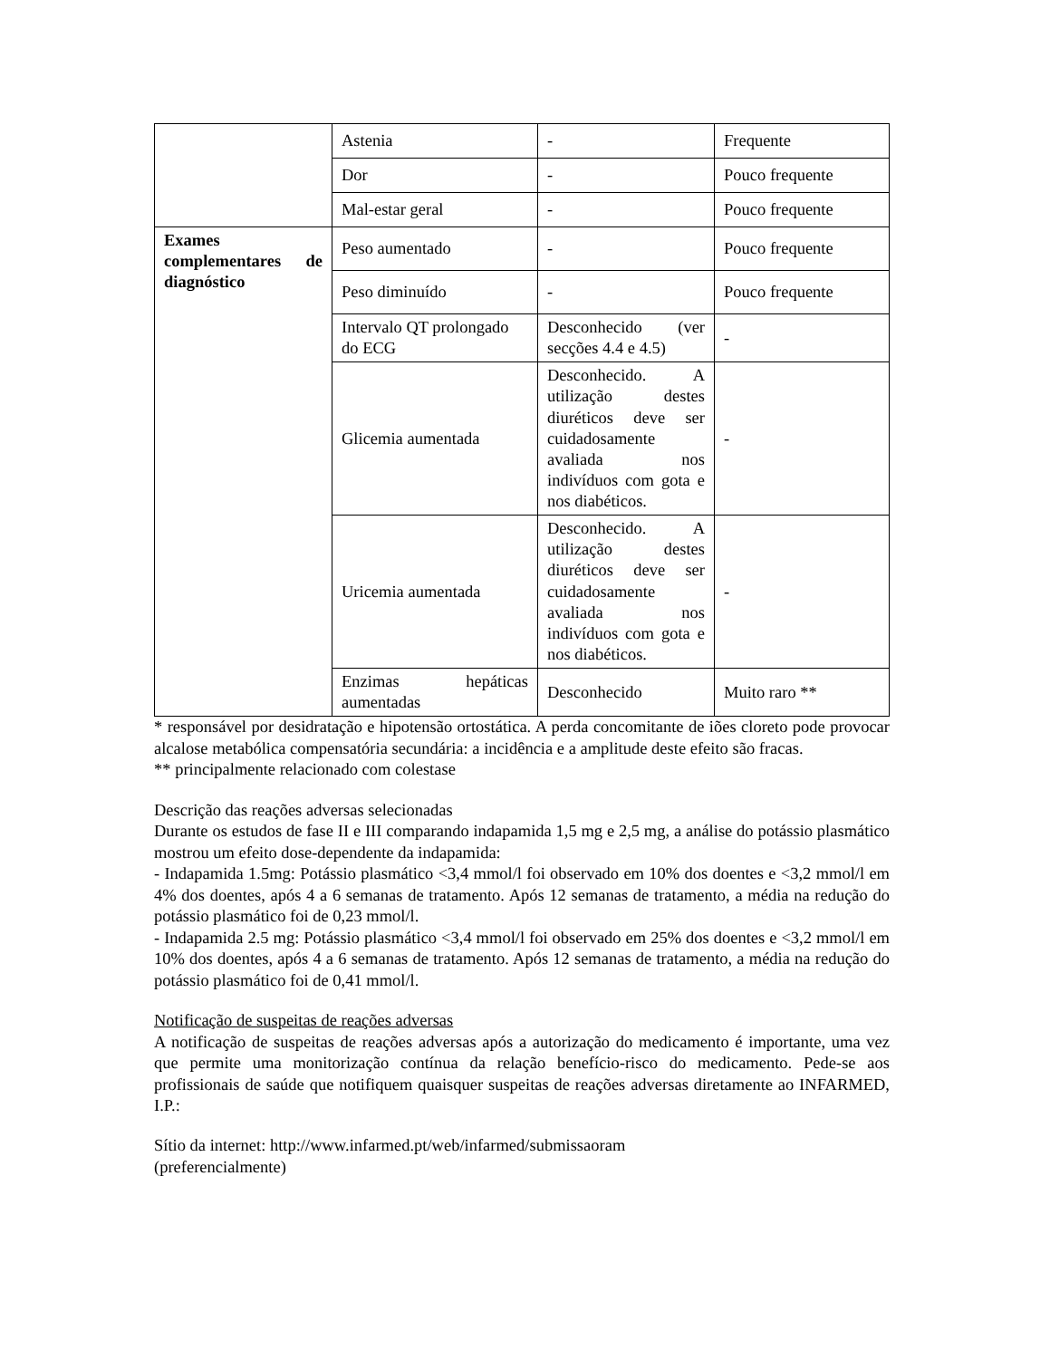| | Astenia | - | Frequente |
| | Dor | - | Pouco frequente |
| | Mal-estar geral | - | Pouco frequente |
| Exames complementares de diagnóstico | Peso aumentado | - | Pouco frequente |
| | Peso diminuído | - | Pouco frequente |
| | Intervalo QT prolongado do ECG | Desconhecido (ver secções 4.4 e 4.5) | - |
| | Glicemia aumentada | Desconhecido. A utilização destes diuréticos deve ser cuidadosamente avaliada nos indivíduos com gota e nos diabéticos. | - |
| | Uricemia aumentada | Desconhecido. A utilização destes diuréticos deve ser cuidadosamente avaliada nos indivíduos com gota e nos diabéticos. | - |
| | Enzimas hepáticas aumentadas | Desconhecido | Muito raro ** |
* responsável por desidratação e hipotensão ortostática. A perda concomitante de iões cloreto pode provocar alcalose metabólica compensatória secundária: a incidência e a amplitude deste efeito são fracas.
** principalmente relacionado com colestase
Descrição das reações adversas selecionadas
Durante os estudos de fase II e III comparando indapamida 1,5 mg e 2,5 mg, a análise do potássio plasmático mostrou um efeito dose-dependente da indapamida:
- Indapamida 1.5mg: Potássio plasmático <3,4 mmol/l foi observado em 10% dos doentes e <3,2 mmol/l em 4% dos doentes, após 4 a 6 semanas de tratamento. Após 12 semanas de tratamento, a média na redução do potássio plasmático foi de 0,23 mmol/l.
- Indapamida 2.5 mg: Potássio plasmático <3,4 mmol/l foi observado em 25% dos doentes e <3,2 mmol/l em 10% dos doentes, após 4 a 6 semanas de tratamento. Após 12 semanas de tratamento, a média na redução do potássio plasmático foi de 0,41 mmol/l.
Notificação de suspeitas de reações adversas
A notificação de suspeitas de reações adversas após a autorização do medicamento é importante, uma vez que permite uma monitorização contínua da relação benefício-risco do medicamento. Pede-se aos profissionais de saúde que notifiquem quaisquer suspeitas de reações adversas diretamente ao INFARMED, I.P.:
Sítio da internet: http://www.infarmed.pt/web/infarmed/submissaoram
(preferencialmente)